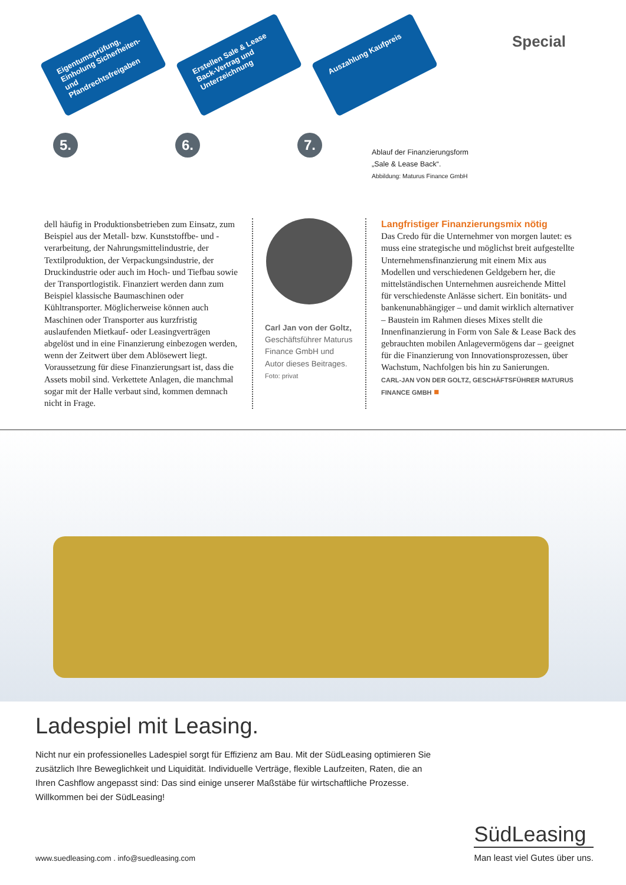Special
Eigentumsprüfung, Einholung Sicherheiten- und Pfandrechtsfreigaben
Erstellen Sale & Lease Back-Vertrag und Unterzeichnung
Auszahlung Kaufpreis
5. 6. 7.
Ablauf der Finanzierungsform
„Sale & Lease Back“.
Abbildung: Maturus Finance GmbH
dell häufig in Produktionsbetrieben zum Einsatz, zum Beispiel aus der Metall- bzw. Kunststoffbe- und -verarbeitung, der Nahrungsmittelindustrie, der Textilproduktion, der Verpackungsindustrie, der Druckindustrie oder auch im Hoch- und Tiefbau sowie der Transportlogistik. Finanziert werden dann zum Beispiel klassische Baumaschinen oder Kühltransporter. Möglicherweise können auch Maschinen oder Transporter aus kurzfristig auslaufenden Mietkauf- oder Leasingverträgen abgelöst und in eine Finanzierung einbezogen werden, wenn der Zeitwert über dem Ablösewert liegt. Voraussetzung für diese Finanzierungsart ist, dass die Assets mobil sind. Verkettete Anlagen, die manchmal sogar mit der Halle verbaut sind, kommen demnach nicht in Frage.
Carl Jan von der Goltz, Geschäftsführer Maturus Finance GmbH und Autor dieses Beitrages.
Foto: privat
Langfristiger Finanzierungsmix nötig
Das Credo für die Unternehmer von morgen lautet: es muss eine strategische und möglichst breit aufgestellte Unternehmensfinanzierung mit einem Mix aus Modellen und verschiedenen Geldgebern her, die mittelständischen Unternehmen ausreichende Mittel für verschiedenste Anlässe sichert. Ein bonitäts- und bankenunabhängiger – und damit wirklich alternativer – Baustein im Rahmen dieses Mixes stellt die Innenfinanzierung in Form von Sale & Lease Back des gebrauchten mobilen Anlagevermögens dar – geeignet für die Finanzierung von Innovationsprozessen, über Wachstum, Nachfolgen bis hin zu Sanierungen.
CARL-JAN VON DER GOLTZ, GESCHÄFTSFÜHRER MATURUS FINANCE GMBH ■
Ladespiel mit Leasing.
Nicht nur ein professionelles Ladespiel sorgt für Effizienz am Bau. Mit der SüdLeasing optimieren Sie zusätzlich Ihre Beweglichkeit und Liquidität. Individuelle Verträge, flexible Laufzeiten, Raten, die an Ihren Cashflow angepasst sind: Das sind einige unserer Maßstäbe für wirtschaftliche Prozesse. Willkommen bei der SüdLeasing!
www.suedleasing.com . info@suedleasing.com
SüdLeasing
Man least viel Gutes über uns.